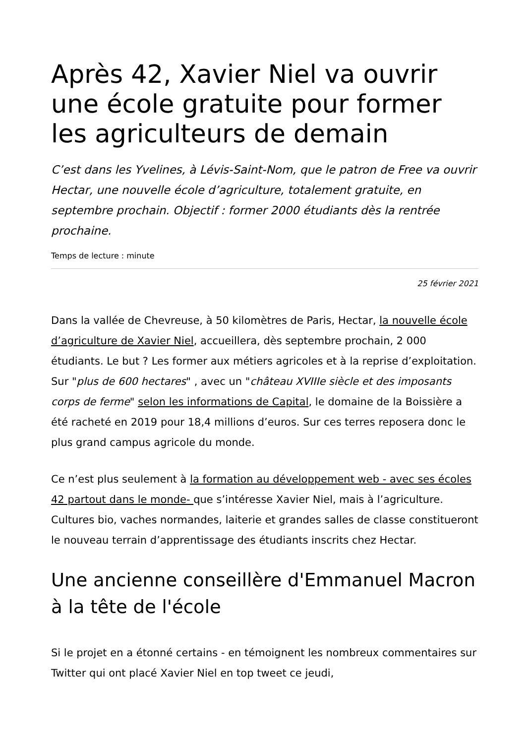Après 42, Xavier Niel va ouvrir une école gratuite pour former les agriculteurs de demain
C’est dans les Yvelines, à Lévis-Saint-Nom, que le patron de Free va ouvrir Hectar, une nouvelle école d’agriculture, totalement gratuite, en septembre prochain. Objectif : former 2000 étudiants dès la rentrée prochaine.
Temps de lecture : minute
25 février 2021
Dans la vallée de Chevreuse, à 50 kilomètres de Paris, Hectar, la nouvelle école d’agriculture de Xavier Niel, accueillera, dès septembre prochain, 2 000 étudiants. Le but ? Les former aux métiers agricoles et à la reprise d’exploitation. Sur "plus de 600 hectares" , avec un "château XVIIIe siècle et des imposants corps de ferme" selon les informations de Capital, le domaine de la Boissière a été racheté en 2019 pour 18,4 millions d’euros. Sur ces terres reposera donc le plus grand campus agricole du monde.
Ce n’est plus seulement à la formation au développement web - avec ses écoles 42 partout dans le monde- que s’intéresse Xavier Niel, mais à l’agriculture. Cultures bio, vaches normandes, laiterie et grandes salles de classe constitueront le nouveau terrain d’apprentissage des étudiants inscrits chez Hectar.
Une ancienne conseillère d'Emmanuel Macron à la tête de l'école
Si le projet en a étonné certains - en témoignent les nombreux commentaires sur Twitter qui ont placé Xavier Niel en top tweet ce jeudi,